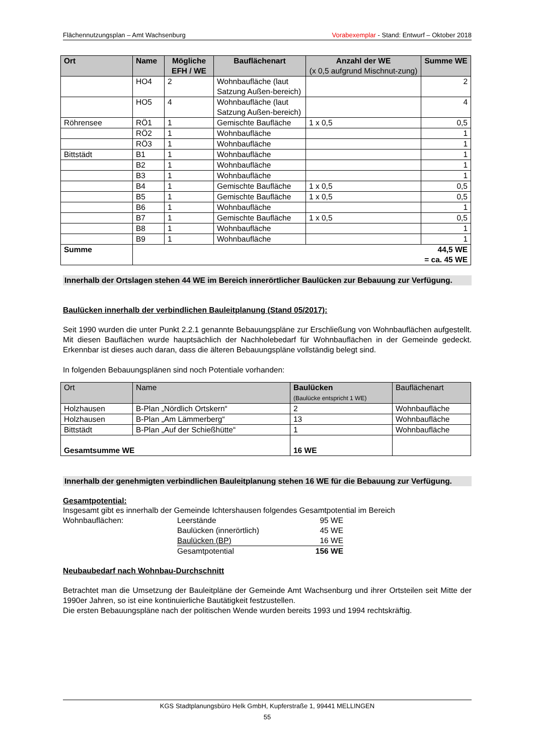Flächennutzungsplan – Amt Wachsenburg Vorabexemplar - Stand: Entwurf – Oktober 2018
| Ort | Name | Mögliche EFH / WE | Bauflächenart | Anzahl der WE (x 0,5 aufgrund Mischnut-zung) | Summe WE |
| --- | --- | --- | --- | --- | --- |
| | HO4 | 2 | Wohnbaufläche (laut Satzung Außen-bereich) | | 2 |
| | HO5 | 4 | Wohnbaufläche (laut Satzung Außen-bereich) | | 4 |
| Röhrensee | RÖ1 | 1 | Gemischte Baufläche | 1 x 0,5 | 0,5 |
| | RÖ2 | 1 | Wohnbaufläche | | 1 |
| | RÖ3 | 1 | Wohnbaufläche | | 1 |
| Bittstädt | B1 | 1 | Wohnbaufläche | | 1 |
| | B2 | 1 | Wohnbaufläche | | 1 |
| | B3 | 1 | Wohnbaufläche | | 1 |
| | B4 | 1 | Gemischte Baufläche | 1 x 0,5 | 0,5 |
| | B5 | 1 | Gemischte Baufläche | 1 x 0,5 | 0,5 |
| | B6 | 1 | Wohnbaufläche | | 1 |
| | B7 | 1 | Gemischte Baufläche | 1 x 0,5 | 0,5 |
| | B8 | 1 | Wohnbaufläche | | 1 |
| | B9 | 1 | Wohnbaufläche | | 1 |
| Summe | 44,5 WE = ca. 45 WE | | | | |
Innerhalb der Ortslagen stehen 44 WE im Bereich innerörtlicher Baulücken zur Bebauung zur Verfügung.
Baulücken innerhalb der verbindlichen Bauleitplanung (Stand 05/2017):
Seit 1990 wurden die unter Punkt 2.2.1 genannte Bebauungspläne zur Erschließung von Wohnbauflächen aufgestellt. Mit diesen Bauflächen wurde hauptsächlich der Nachholebedarf für Wohnbauflächen in der Gemeinde gedeckt. Erkennbar ist dieses auch daran, dass die älteren Bebauungspläne vollständig belegt sind.
In folgenden Bebauungsplänen sind noch Potentiale vorhanden:
| Ort | Name | Baulücken (Baulücke entspricht 1 WE) | Bauflächenart |
| --- | --- | --- | --- |
| Holzhausen | B-Plan „Nördlich Ortskern“ | 2 | Wohnbaufläche |
| Holzhausen | B-Plan „Am Lämmerberg“ | 13 | Wohnbaufläche |
| Bittstädt | B-Plan „Auf der Schießhütte“ | 1 | Wohnbaufläche |
| Gesamtsumme WE | | 16 WE | |
Innerhalb der genehmigten verbindlichen Bauleitplanung stehen 16 WE für die Bebauung zur Verfügung.
Gesamtpotential:
Insgesamt gibt es innerhalb der Gemeinde Ichtershausen folgendes Gesamtpotential im Bereich
Wohnbauflächen: Leerstände 95 WE
Baulücken (innerörtlich) 45 WE
Baulücken (BP) 16 WE
Gesamtpotential 156 WE
Neubaubedarf nach Wohnbau-Durchschnitt
Betrachtet man die Umsetzung der Bauleitpläne der Gemeinde Amt Wachsenburg und ihrer Ortsteilen seit Mitte der 1990er Jahren, so ist eine kontinuierliche Bautätigkeit festzustellen.
Die ersten Bebauungspläne nach der politischen Wende wurden bereits 1993 und 1994 rechtskräftig.
KGS Stadtplanungsbüro Helk GmbH, Kupferstraße 1, 99441 MELLINGEN
55